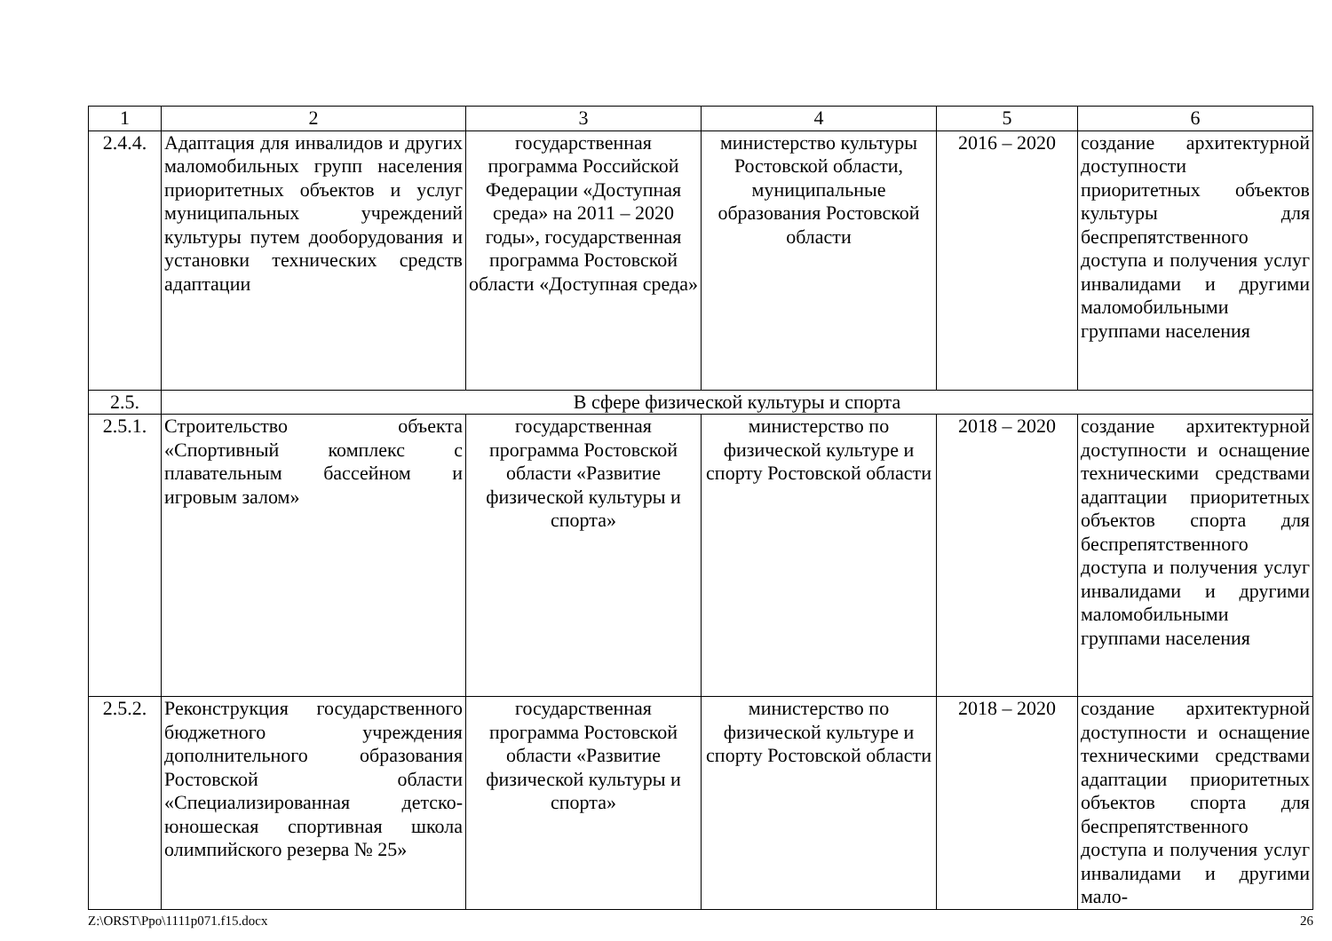| 1 | 2 | 3 | 4 | 5 | 6 |
| --- | --- | --- | --- | --- | --- |
| 2.4.4. | Адаптация для инвалидов и других маломобильных групп населения приоритетных объектов и услуг муниципальных учреждений культуры путем дооборудования и установки технических средств адаптации | государственная программа Российской Федерации «Доступная среда» на 2011 – 2020 годы», государственная программа Ростовской области «Доступная среда» | министерство культуры Ростовской области, муниципальные образования Ростовской области | 2016 – 2020 | создание архитектурной доступности приоритетных объектов культуры для беспрепятственного доступа и получения услуг инвалидами и другими маломобильными группами населения |
| 2.5. | В сфере физической культуры и спорта | | | | |
| 2.5.1. | Строительство объекта «Спортивный комплекс с плавательным бассейном и игровым залом» | государственная программа Ростовской области «Развитие физической культуры и спорта» | министерство по физической культуре и спорту Ростовской области | 2018 – 2020 | создание архитектурной доступности и оснащение техническими средствами адаптации приоритетных объектов спорта для беспрепятственного доступа и получения услуг инвалидами и другими маломобильными группами населения |
| 2.5.2. | Реконструкция государственного бюджетного учреждения дополнительного образования Ростовской области «Специализированная детско-юношеская спортивная школа олимпийского резерва № 25» | государственная программа Ростовской области «Развитие физической культуры и спорта» | министерство по физической культуре и спорту Ростовской области | 2018 – 2020 | создание архитектурной доступности и оснащение техническими средствами адаптации приоритетных объектов спорта для беспрепятственного доступа и получения услуг инвалидами и другими мало- |
Z:\ORST\Ppo\1111p071.f15.docx 26